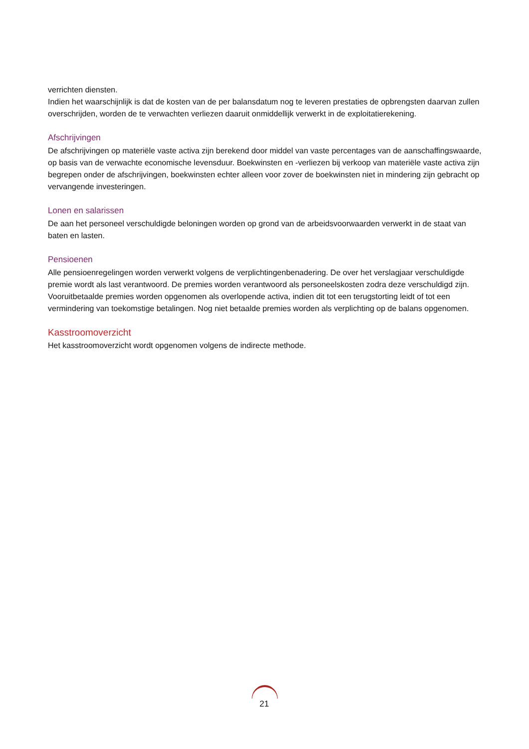verrichten diensten.
Indien het waarschijnlijk is dat de kosten van de per balansdatum nog te leveren prestaties de opbrengsten daarvan zullen overschrijden, worden de te verwachten verliezen daaruit onmiddellijk verwerkt in de exploitatierekening.
Afschrijvingen
De afschrijvingen op materiële vaste activa zijn berekend door middel van vaste percentages van de aanschaffingswaarde, op basis van de verwachte economische levensduur. Boekwinsten en -verliezen bij verkoop van materiële vaste activa zijn begrepen onder de afschrijvingen, boekwinsten echter alleen voor zover de boekwinsten niet in mindering zijn gebracht op vervangende investeringen.
Lonen en salarissen
De aan het personeel verschuldigde beloningen worden op grond van de arbeidsvoorwaarden verwerkt in de staat van baten en lasten.
Pensioenen
Alle pensioenregelingen worden verwerkt volgens de verplichtingenbenadering. De over het verslagjaar verschuldigde premie wordt als last verantwoord. De premies worden verantwoord als personeelskosten zodra deze verschuldigd zijn. Vooruitbetaalde premies worden opgenomen als overlopende activa, indien dit tot een terugstorting leidt of tot een vermindering van toekomstige betalingen. Nog niet betaalde premies worden als verplichting op de balans opgenomen.
Kasstroomoverzicht
Het kasstroomoverzicht wordt opgenomen volgens de indirecte methode.
21